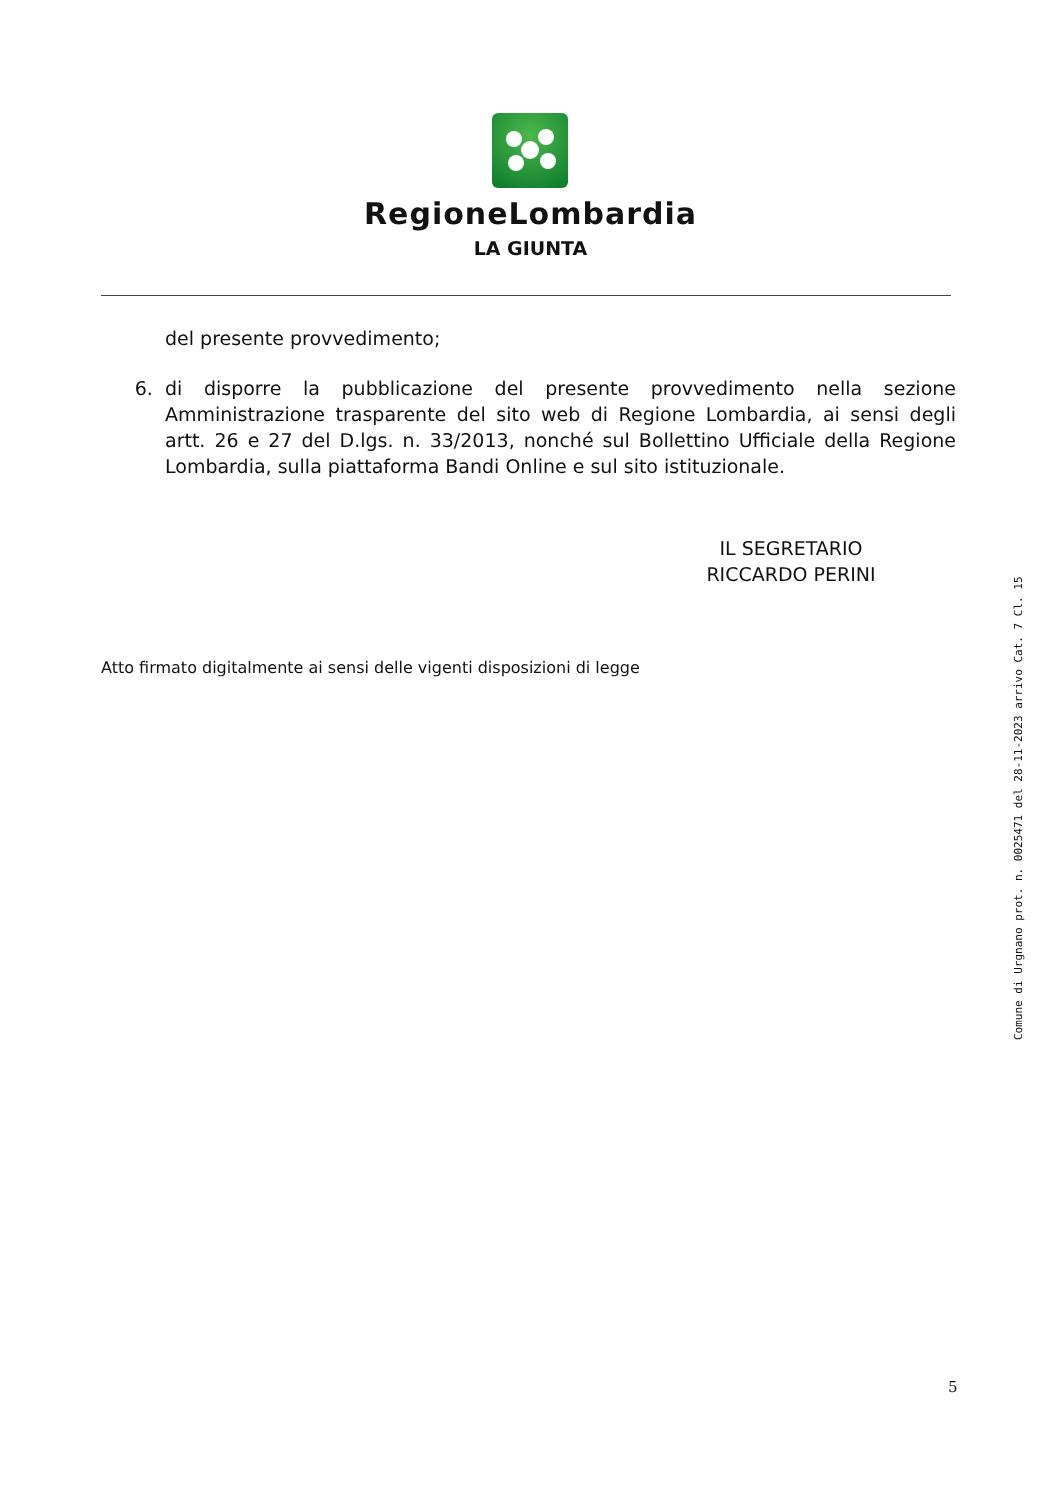RegioneLombardia
LA GIUNTA
del presente provvedimento;
6. di disporre la pubblicazione del presente provvedimento nella sezione Amministrazione trasparente del sito web di Regione Lombardia, ai sensi degli artt. 26 e 27 del D.lgs. n. 33/2013, nonché sul Bollettino Ufficiale della Regione Lombardia, sulla piattaforma Bandi Online e sul sito istituzionale.
IL SEGRETARIO
RICCARDO PERINI
Atto firmato digitalmente ai sensi delle vigenti disposizioni di legge
Comune di Urgnano prot. n. 0025471 del 28-11-2023 arrivo Cat. 7 Cl. 15
5